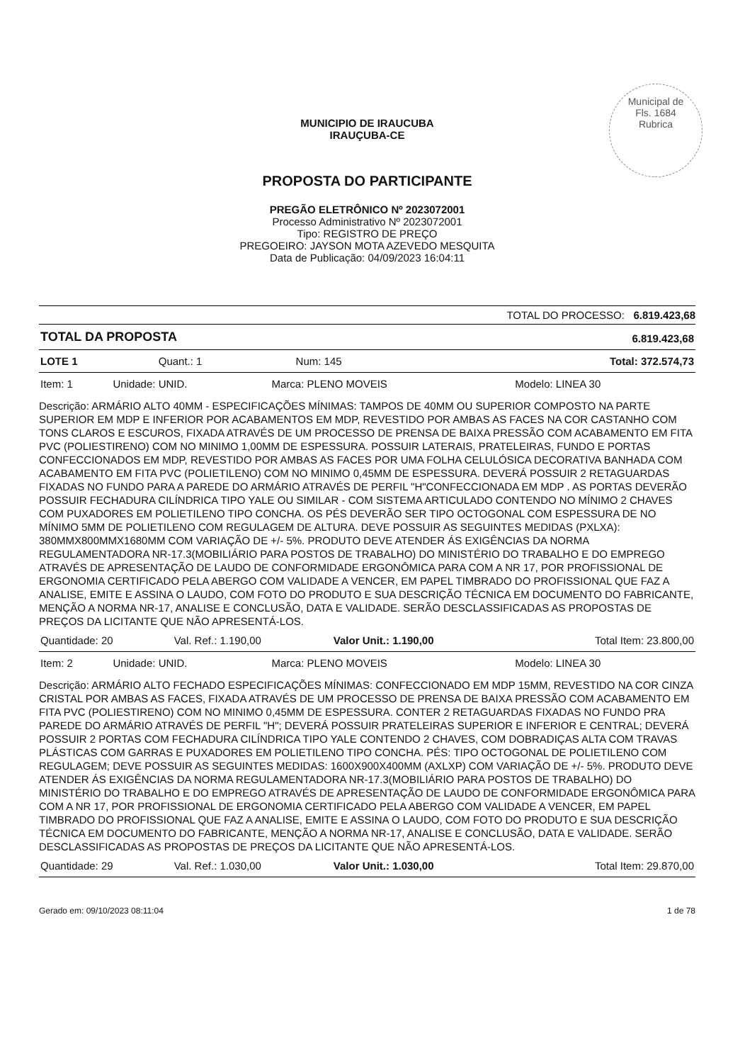Municipal de
Fls. 1684
Rubrica
MUNICIPIO DE IRAUCUBA
IRAUÇUBA-CE
PROPOSTA DO PARTICIPANTE
PREGÃO ELETRÔNICO Nº 2023072001
Processo Administrativo Nº 2023072001
Tipo: REGISTRO DE PREÇO
PREGOEIRO: JAYSON MOTA AZEVEDO MESQUITA
Data de Publicação: 04/09/2023 16:04:11
TOTAL DO PROCESSO: 6.819.423,68
| TOTAL DA PROPOSTA | 6.819.423,68 |
| LOTE 1 | Quant.: 1 | Num: 145 | Total: 372.574,73 |
| Item: 1 | Unidade: UNID. | Marca: PLENO MOVEIS | Modelo: LINEA 30 |
Descrição: ARMÁRIO ALTO 40MM - ESPECIFICAÇÕES MÍNIMAS: TAMPOS DE 40MM OU SUPERIOR COMPOSTO NA PARTE SUPERIOR EM MDP E INFERIOR POR ACABAMENTOS EM MDP, REVESTIDO POR AMBAS AS FACES NA COR CASTANHO COM TONS CLAROS E ESCUROS, FIXADA ATRAVÉS DE UM PROCESSO DE PRENSA DE BAIXA PRESSÃO COM ACABAMENTO EM FITA PVC (POLIESTIRENO) COM NO MINIMO 1,00MM DE ESPESSURA. POSSUIR LATERAIS, PRATELEIRAS, FUNDO E PORTAS CONFECCIONADOS EM MDP, REVESTIDO POR AMBAS AS FACES POR UMA FOLHA CELULÓSICA DECORATIVA BANHADA COM ACABAMENTO EM FITA PVC (POLIETILENO) COM NO MINIMO 0,45MM DE ESPESSURA. DEVERÁ POSSUIR 2 RETAGUARDAS FIXADAS NO FUNDO PARA A PAREDE DO ARMÁRIO ATRAVÉS DE PERFIL "H"CONFECCIONADA EM MDP . AS PORTAS DEVERÃO POSSUIR FECHADURA CILÍNDRICA TIPO YALE OU SIMILAR - COM SISTEMA ARTICULADO CONTENDO NO MÍNIMO 2 CHAVES COM PUXADORES EM POLIETILENO TIPO CONCHA. OS PÉS DEVERÃO SER TIPO OCTOGONAL COM ESPESSURA DE NO MÍNIMO 5MM DE POLIETILENO COM REGULAGEM DE ALTURA. DEVE POSSUIR AS SEGUINTES MEDIDAS (PXLXA): 380MMX800MMX1680MM COM VARIAÇÃO DE +/- 5%. PRODUTO DEVE ATENDER ÁS EXIGÊNCIAS DA NORMA REGULAMENTADORA NR-17.3(MOBILIÁRIO PARA POSTOS DE TRABALHO) DO MINISTÉRIO DO TRABALHO E DO EMPREGO ATRAVÉS DE APRESENTAÇÃO DE LAUDO DE CONFORMIDADE ERGONÔMICA PARA COM A NR 17, POR PROFISSIONAL DE ERGONOMIA CERTIFICADO PELA ABERGO COM VALIDADE A VENCER, EM PAPEL TIMBRADO DO PROFISSIONAL QUE FAZ A ANALISE, EMITE E ASSINA O LAUDO, COM FOTO DO PRODUTO E SUA DESCRIÇÃO TÉCNICA EM DOCUMENTO DO FABRICANTE, MENÇÃO A NORMA NR-17, ANALISE E CONCLUSÃO, DATA E VALIDADE. SERÃO DESCLASSIFICADAS AS PROPOSTAS DE PREÇOS DA LICITANTE QUE NÃO APRESENTÁ-LOS.
| Quantidade: 20 | Val. Ref.: 1.190,00 | Valor Unit.: 1.190,00 | Total Item: 23.800,00 |
| Item: 2 | Unidade: UNID. | Marca: PLENO MOVEIS | Modelo: LINEA 30 |
Descrição: ARMÁRIO ALTO FECHADO ESPECIFICAÇÕES MÍNIMAS: CONFECCIONADO EM MDP 15MM, REVESTIDO NA COR CINZA CRISTAL POR AMBAS AS FACES, FIXADA ATRAVÉS DE UM PROCESSO DE PRENSA DE BAIXA PRESSÃO COM ACABAMENTO EM FITA PVC (POLIESTIRENO) COM NO MINIMO 0,45MM DE ESPESSURA. CONTER 2 RETAGUARDAS FIXADAS NO FUNDO PRA PAREDE DO ARMÁRIO ATRAVÉS DE PERFIL "H"; DEVERÁ POSSUIR PRATELEIRAS SUPERIOR E INFERIOR E CENTRAL; DEVERÁ POSSUIR 2 PORTAS COM FECHADURA CILÍNDRICA TIPO YALE CONTENDO 2 CHAVES, COM DOBRADIÇAS ALTA COM TRAVAS PLÁSTICAS COM GARRAS E PUXADORES EM POLIETILENO TIPO CONCHA. PÉS: TIPO OCTOGONAL DE POLIETILENO COM REGULAGEM; DEVE POSSUIR AS SEGUINTES MEDIDAS: 1600X900X400MM (AXLXP) COM VARIAÇÃO DE +/- 5%. PRODUTO DEVE ATENDER ÁS EXIGÊNCIAS DA NORMA REGULAMENTADORA NR-17.3(MOBILIÁRIO PARA POSTOS DE TRABALHO) DO MINISTÉRIO DO TRABALHO E DO EMPREGO ATRAVÉS DE APRESENTAÇÃO DE LAUDO DE CONFORMIDADE ERGONÔMICA PARA COM A NR 17, POR PROFISSIONAL DE ERGONOMIA CERTIFICADO PELA ABERGO COM VALIDADE A VENCER, EM PAPEL TIMBRADO DO PROFISSIONAL QUE FAZ A ANALISE, EMITE E ASSINA O LAUDO, COM FOTO DO PRODUTO E SUA DESCRIÇÃO TÉCNICA EM DOCUMENTO DO FABRICANTE, MENÇÃO A NORMA NR-17, ANALISE E CONCLUSÃO, DATA E VALIDADE. SERÃO DESCLASSIFICADAS AS PROPOSTAS DE PREÇOS DA LICITANTE QUE NÃO APRESENTÁ-LOS.
| Quantidade: 29 | Val. Ref.: 1.030,00 | Valor Unit.: 1.030,00 | Total Item: 29.870,00 |
Gerado em: 09/10/2023 08:11:04 1 de 78